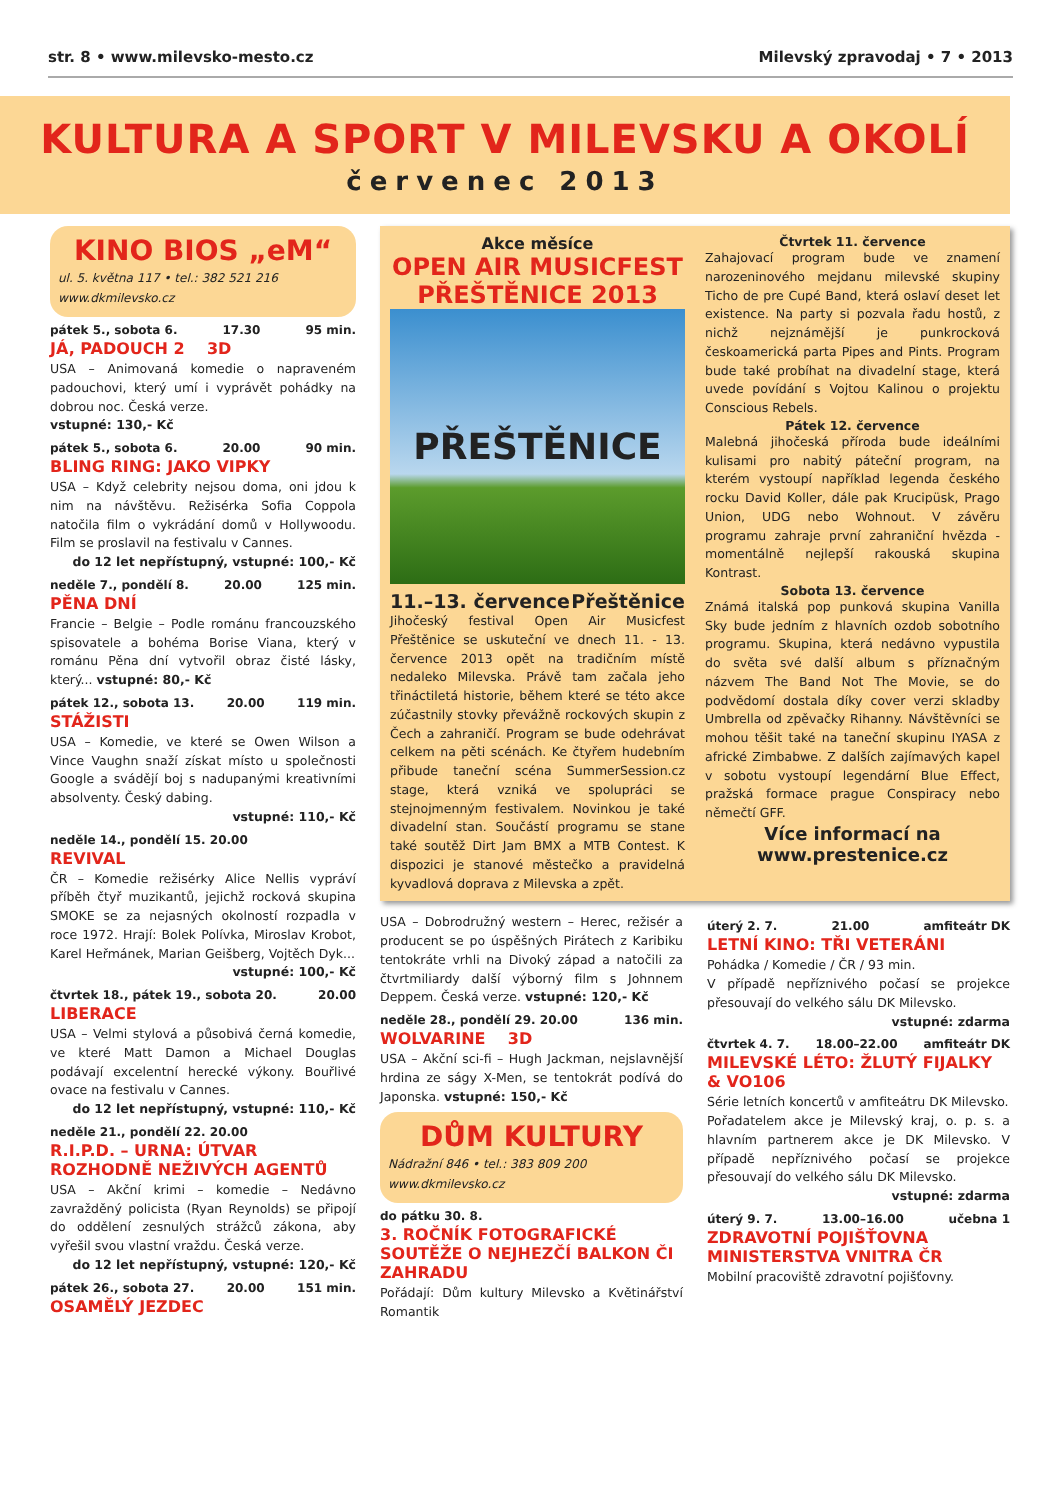str. 8 • www.milevsko-mesto.cz Milevský zpravodaj • 7 • 2013
KULTURA A SPORT V MILEVSKU A OKOLÍ
červenec 2013
KINO BIOS „eM“
ul. 5. května 117 • tel.: 382 521 216
www.dkmilevsko.cz
pátek 5., sobota 6. 17.30 95 min.
JÁ, PADOUCH 2 3D
USA – Animovaná komedie o napraveném padouchovi, který umí i vyprávět pohádky na dobrou noc. Česká verze.
vstupné: 130,- Kč
pátek 5., sobota 6. 20.00 90 min.
BLING RING: JAKO VIPKY
USA – Když celebrity nejsou doma, oni jdou k nim na návštěvu. Režisérka Sofia Coppola natočila film o vykrádání domů v Hollywoodu. Film se proslavil na festivalu v Cannes.
do 12 let nepřístupný, vstupné: 100,- Kč
neděle 7., pondělí 8. 20.00 125 min.
PĚNA DNÍ
Francie – Belgie – Podle románu francouzského spisovatele a bohéma Borise Viana, který v románu Pěna dní vytvořil obraz čisté lásky, který... vstupné: 80,- Kč
pátek 12., sobota 13. 20.00 119 min.
STÁŽISTI
USA – Komedie, ve které se Owen Wilson a Vince Vaughn snaží získat místo u společnosti Google a svádějí boj s nadupanými kreativními absolventy. Český dabing.
vstupné: 110,- Kč
neděle 14., pondělí 15. 20.00
REVIVAL
ČR – Komedie režisérky Alice Nellis vypráví příběh čtyř muzikantů, jejichž rocková skupina SMOKE se za nejasných okolností rozpadla v roce 1972. Hrají: Bolek Polívka, Miroslav Krobot, Karel Heřmánek, Marian Geišberg, Vojtěch Dyk...
vstupné: 100,- Kč
čtvrtek 18., pátek 19., sobota 20. 20.00
LIBERACE
USA – Velmi stylová a působivá černá komedie, ve které Matt Damon a Michael Douglas podávají excelentní herecké výkony. Bouřlivé ovace na festivalu v Cannes.
do 12 let nepřístupný, vstupné: 110,- Kč
neděle 21., pondělí 22. 20.00
R.I.P.D. – URNA: ÚTVAR ROZHODNĚ NEŽIVÝCH AGENTŮ
USA – Akční krimi – komedie – Nedávno zavražděný policista (Ryan Reynolds) se připojí do oddělení zesnulých strážců zákona, aby vyřešil svou vlastní vraždu. Česká verze.
do 12 let nepřístupný, vstupné: 120,- Kč
pátek 26., sobota 27. 20.00 151 min.
OSAMĚLÝ JEZDEC
Akce měsíce
OPEN AIR MUSICFEST PŘEŠTĚNICE 2013
PŘEŠTĚNICE
11.–13. července Přeštěnice
Jihočeský festival Open Air Musicfest Přeštěnice se uskuteční ve dnech 11. - 13. července 2013 opět na tradičním místě nedaleko Milevska. Právě tam začala jeho třináctiletá historie, během které se této akce zúčastnily stovky převážně rockových skupin z Čech a zahraničí. Program se bude odehrávat celkem na pěti scénách. Ke čtyřem hudebním přibude taneční scéna SummerSession.cz stage, která vzniká ve spolupráci se stejnojmenným festivalem. Novinkou je také divadelní stan. Součástí programu se stane také soutěž Dirt Jam BMX a MTB Contest. K dispozici je stanové městečko a pravidelná kyvadlová doprava z Milevska a zpět.
Čtvrtek 11. července
Zahajovací program bude ve znamení narozeninového mejdanu milevské skupiny Ticho de pre Cupé Band, která oslaví deset let existence. Na party si pozvala řadu hostů, z nichž nejznámější je punkrocková českoamerická parta Pipes and Pints. Program bude také probíhat na divadelní stage, která uvede povídání s Vojtou Kalinou o projektu Conscious Rebels.
Pátek 12. července
Malebná jihočeská příroda bude ideálními kulisami pro nabitý páteční program, na kterém vystoupí například legenda českého rocku David Koller, dále pak Krucipüsk, Prago Union, UDG nebo Wohnout. V závěru programu zahraje první zahraniční hvězda - momentálně nejlepší rakouská skupina Kontrast.
Sobota 13. července
Známá italská pop punková skupina Vanilla Sky bude jedním z hlavních ozdob sobotního programu. Skupina, která nedávno vypustila do světa své další album s příznačným názvem The Band Not The Movie, se do podvědomí dostala díky cover verzi skladby Umbrella od zpěvačky Rihanny. Návštěvníci se mohou těšit také na taneční skupinu IYASA z africké Zimbabwe. Z dalších zajímavých kapel v sobotu vystoupí legendární Blue Effect, pražská formace prague Conspiracy nebo němečtí GFF.
Více informací na www.prestenice.cz
USA – Dobrodružný western – Herec, režisér a producent se po úspěšných Pirátech z Karibiku tentokráte vrhli na Divoký západ a natočili za čtvrtmiliardy další výborný film s Johnnem Deppem. Česká verze. vstupné: 120,- Kč
neděle 28., pondělí 29. 20.00 136 min.
WOLVARINE 3D
USA – Akční sci-fi – Hugh Jackman, nejslavnější hrdina ze ságy X-Men, se tentokrát podívá do Japonska. vstupné: 150,- Kč
DŮM KULTURY
Nádražní 846 • tel.: 383 809 200
www.dkmilevsko.cz
do pátku 30. 8.
3. ROČNÍK FOTOGRAFICKÉ SOUTĚŽE O NEJHEZČÍ BALKON ČI ZAHRADU
Pořádají: Dům kultury Milevsko a Květinářství Romantik
úterý 2. 7. 21.00 amfiteátr DK
LETNÍ KINO: TŘI VETERÁNI
Pohádka / Komedie / ČR / 93 min.
V případě nepříznivého počasí se projekce přesouvají do velkého sálu DK Milevsko.
vstupné: zdarma
čtvrtek 4. 7. 18.00–22.00 amfiteátr DK
MILEVSKÉ LÉTO: ŽLUTÝ FIJALKY & VO106
Série letních koncertů v amfiteátru DK Milevsko.
Pořadatelem akce je Milevský kraj, o. p. s. a hlavním partnerem akce je DK Milevsko. V případě nepříznivého počasí se projekce přesouvají do velkého sálu DK Milevsko.
vstupné: zdarma
úterý 9. 7. 13.00–16.00 učebna 1
ZDRAVOTNÍ POJIŠŤOVNA MINISTERSTVA VNITRA ČR
Mobilní pracoviště zdravotní pojišťovny.